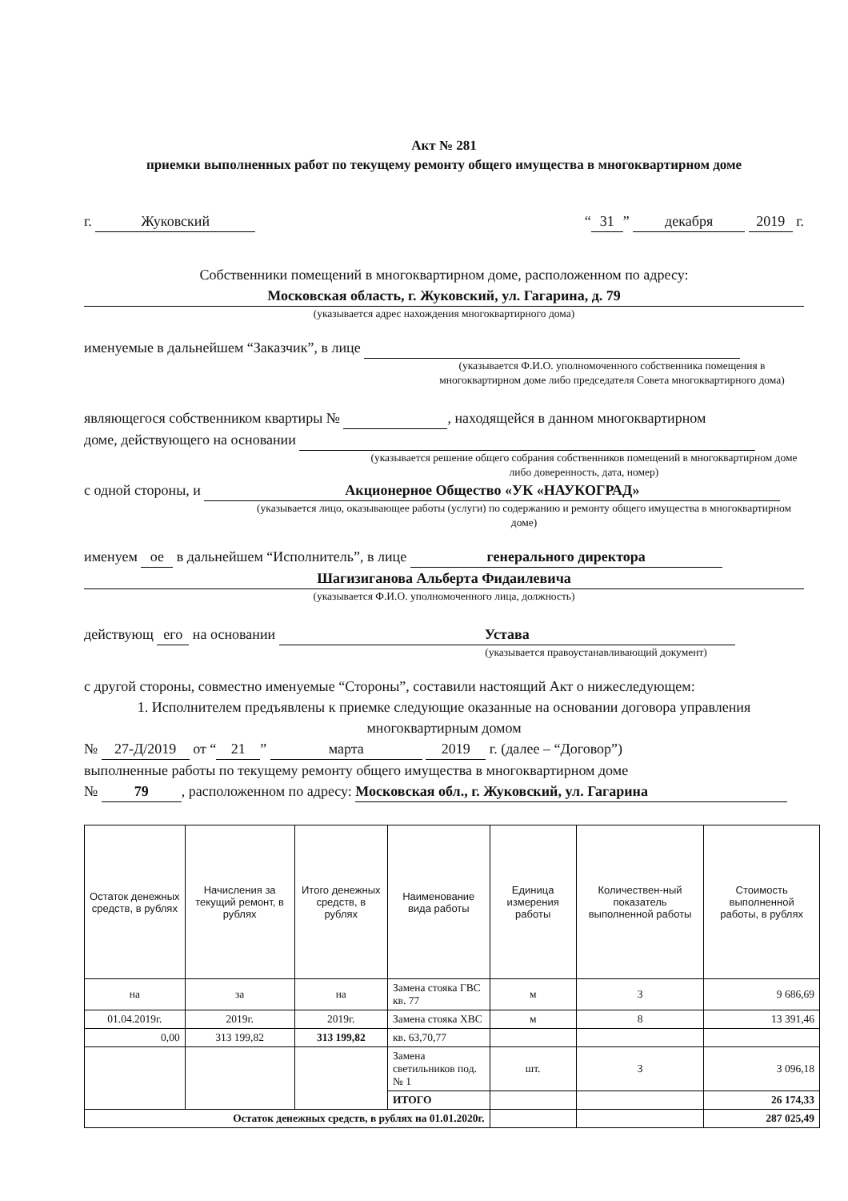Акт № 281
приемки выполненных работ по текущему ремонту общего имущества в многоквартирном доме
г. Жуковский “31” декабря 2019 г.
Собственники помещений в многоквартирном доме, расположенном по адресу:
Московская область, г. Жуковский, ул. Гагарина, д. 79
(указывается адрес нахождения многоквартирного дома)
именуемые в дальнейшем “Заказчик”, в лице
(указывается Ф.И.О. уполномоченного собственника помещения в многоквартирном доме либо председателя Совета многоквартирного дома)
являющегося собственником квартиры № , находящейся в данном многоквартирном
доме, действующего на основании
(указывается решение общего собрания собственников помещений в многоквартирном доме либо доверенность, дата, номер)
с одной стороны, и Акционерное Общество «УК «НАУКОГРАД»
(указывается лицо, оказывающее работы (услуги) по содержанию и ремонту общего имущества в многоквартирном доме)
именуем ое в дальнейшем “Исполнитель”, в лице генерального директора
Шагизиганова Альберта Фидаилевича
(указывается Ф.И.О. уполномоченного лица, должность)
действующ его на основании Устава
(указывается правоустанавливающий документ)
с другой стороны, совместно именуемые “Стороны”, составили настоящий Акт о нижеследующем:
1. Исполнителем предъявлены к приемке следующие оказанные на основании договора управления многоквартирным домом
№ 27-Д/2019 от “21” марта 2019 г. (далее – “Договор”)
выполненные работы по текущему ремонту общего имущества в многоквартирном доме
№ 79, расположенном по адресу: Московская обл., г. Жуковский, ул. Гагарина
| Остаток денежных средств, в рублях | Начисления за текущий ремонт, в рублях | Итого денежных средств, в рублях | Наименование вида работы | Единица измерения работы | Количествен-ный показатель выполненной работы | Стоимость выполненной работы, в рублях |
| --- | --- | --- | --- | --- | --- | --- |
| на | за | на | Замена стояка ГВС кв. 77 | м | 3 | 9 686,69 |
| 01.04.2019г. | 2019г. | 2019г. | Замена стояка ХВС | м | 8 | 13 391,46 |
| 0,00 | 313 199,82 | 313 199,82 | кв. 63,70,77 | | | |
| | | | Замена светильников под. № 1 | шт. | 3 | 3 096,18 |
| | | | ИТОГО | | | 26 174,33 |
| Остаток денежных средств, в рублях на 01.01.2020г. | | | | | | 287 025,49 |